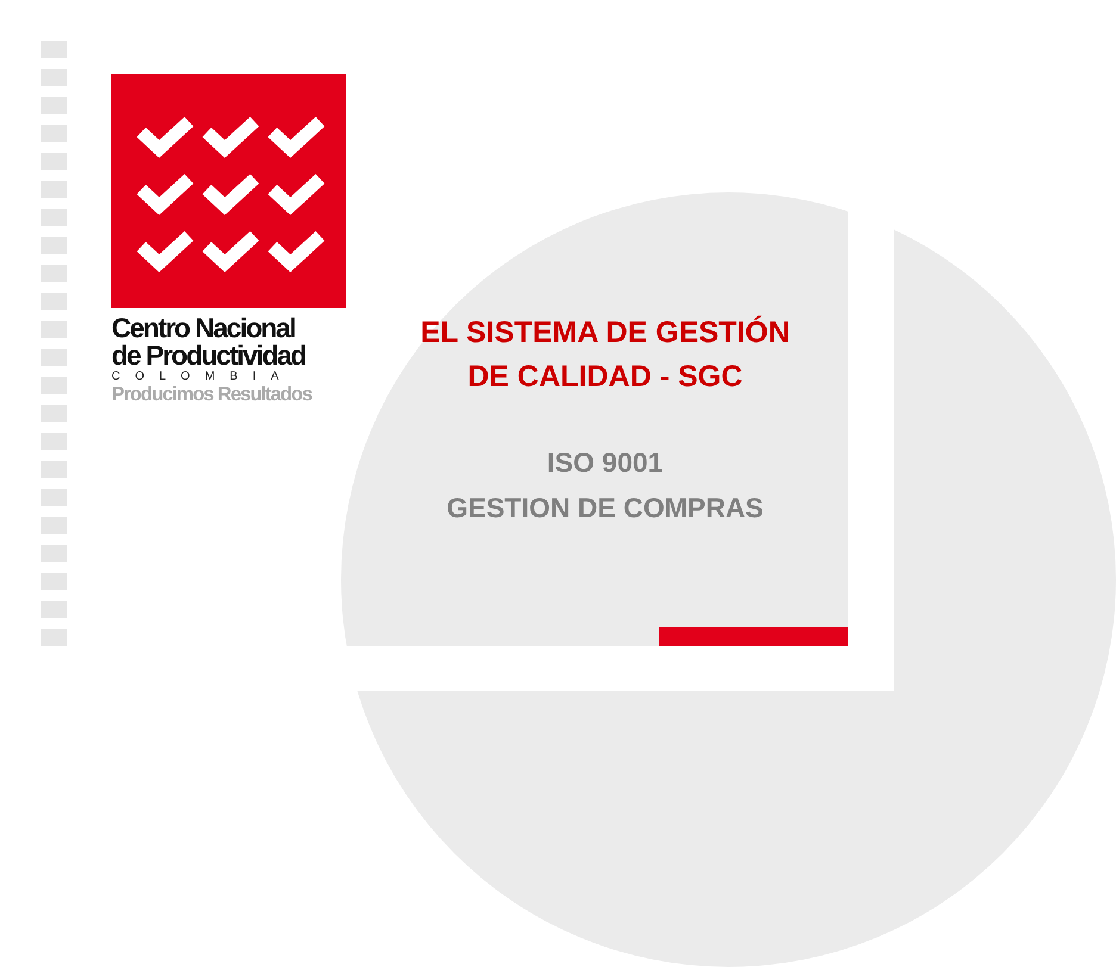Centro Nacional
de Productividad
COLOMBIA
Producimos Resultados
EL SISTEMA DE GESTIÓN DE CALIDAD - SGC
ISO 9001
GESTION DE COMPRAS